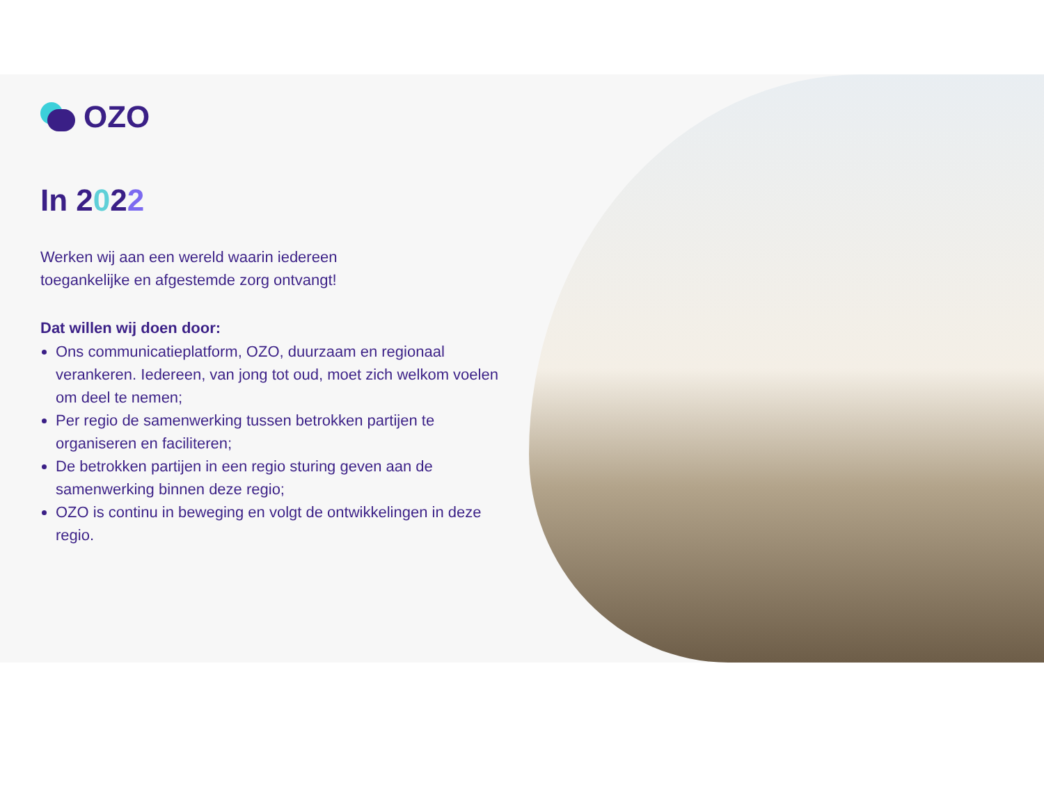OZO
In 2022
Werken wij aan een wereld waarin iedereen
toegankelijke en afgestemde zorg ontvangt!
Dat willen wij doen door:
Ons communicatieplatform, OZO, duurzaam en regionaal verankeren. Iedereen, van jong tot oud, moet zich welkom voelen om deel te nemen;
Per regio de samenwerking tussen betrokken partijen te organiseren en faciliteren;
De betrokken partijen in een regio sturing geven aan de samenwerking binnen deze regio;
OZO is continu in beweging en volgt de ontwikkelingen in deze regio.